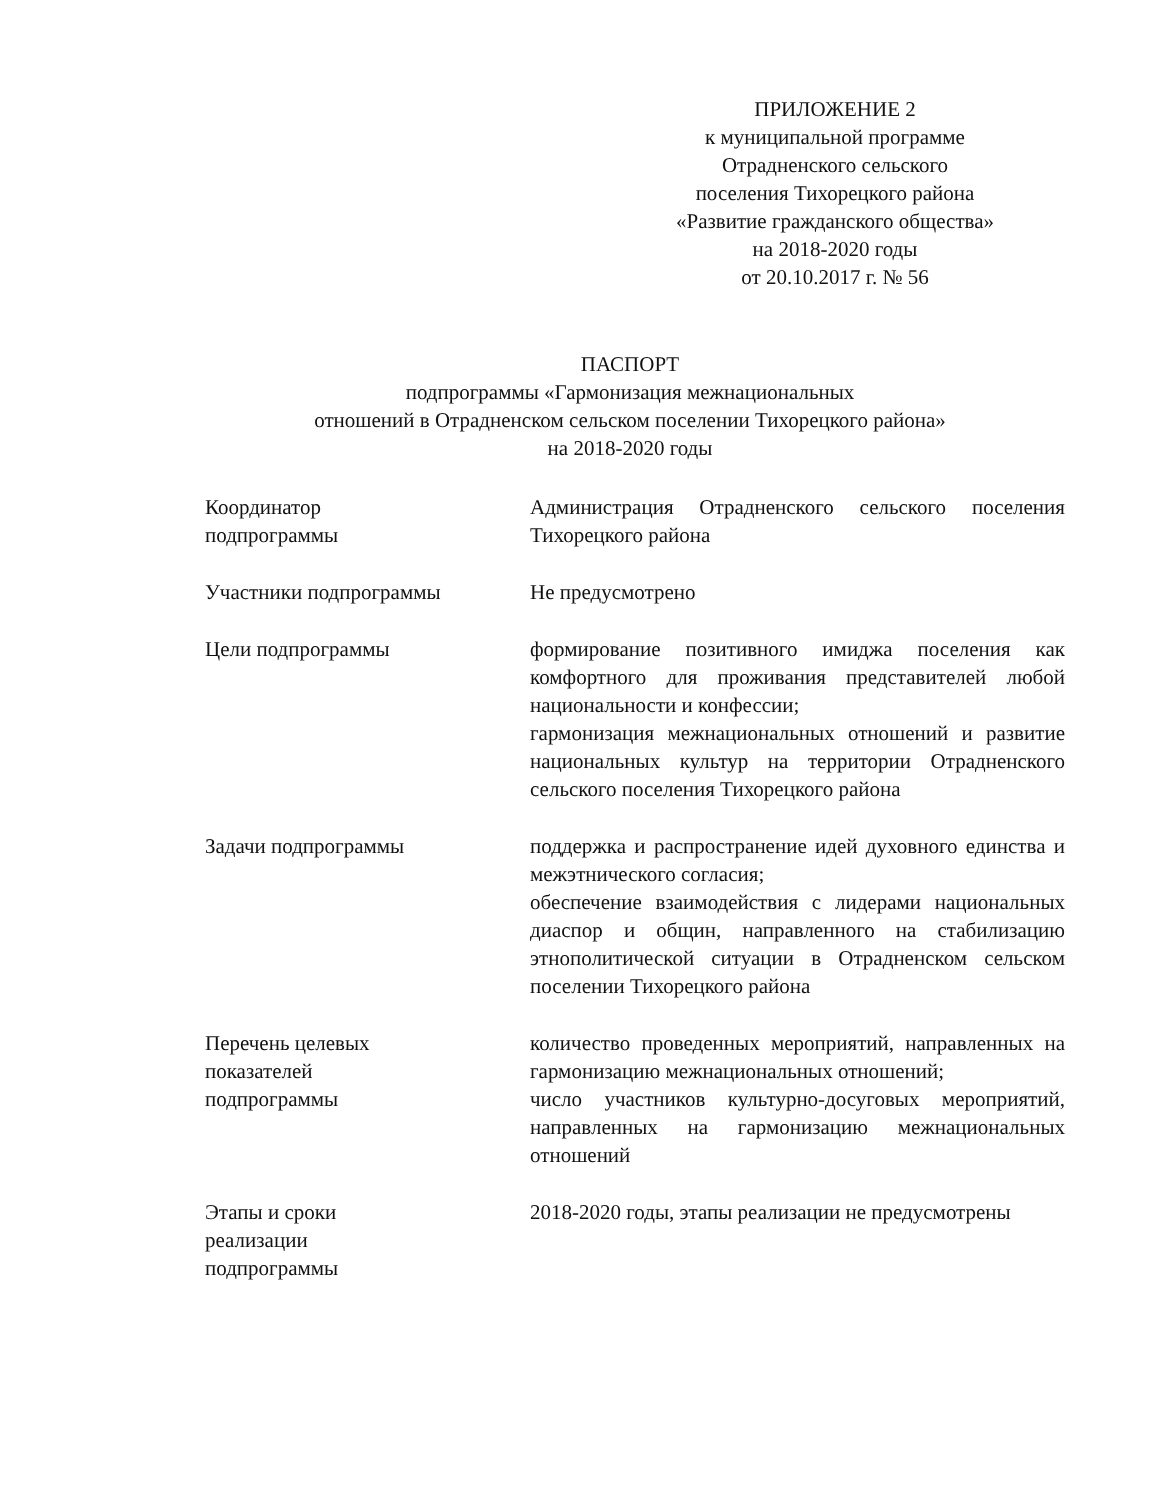ПРИЛОЖЕНИЕ 2
к муниципальной программе
Отрадненского сельского
поселения Тихорецкого района
«Развитие гражданского общества»
на 2018-2020 годы
от 20.10.2017 г. № 56
ПАСПОРТ
подпрограммы «Гармонизация межнациональных
отношений в Отрадненском сельском поселении Тихорецкого района»
на 2018-2020 годы
| Координатор подпрограммы | Администрация Отрадненского сельского поселения Тихорецкого района |
| Участники подпрограммы | Не предусмотрено |
| Цели подпрограммы | формирование позитивного имиджа поселения как комфортного для проживания представителей любой национальности и конфессии; гармонизация межнациональных отношений и развитие национальных культур на территории Отрадненского сельского поселения Тихорецкого района |
| Задачи подпрограммы | поддержка и распространение идей духовного единства и межэтнического согласия; обеспечение взаимодействия с лидерами национальных диаспор и общин, направленного на стабилизацию этнополитической ситуации в Отрадненском сельском поселении Тихорецкого района |
| Перечень целевых показателей подпрограммы | количество проведенных мероприятий, направленных на гармонизацию межнациональных отношений; число участников культурно-досуговых мероприятий, направленных на гармонизацию межнациональных отношений |
| Этапы и сроки реализации подпрограммы | 2018-2020 годы, этапы реализации не предусмотрены |